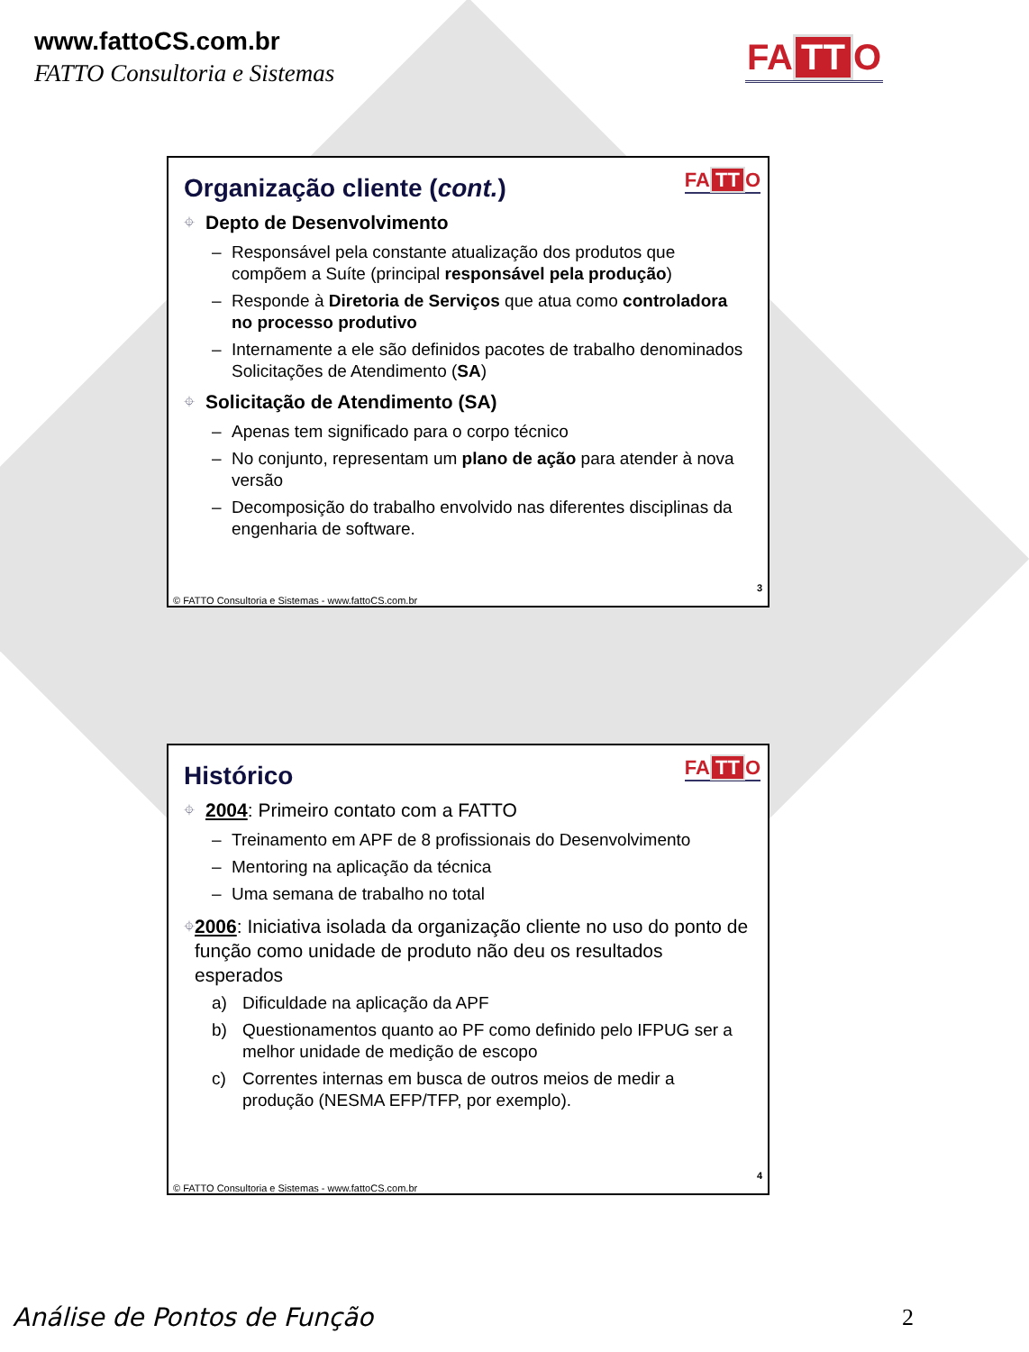www.fattoCS.com.br
FATTO Consultoria e Sistemas FA TT O
FA TT O
Organização cliente (cont.)
⌖ Depto de Desenvolvimento
– Responsável pela constante atualização dos produtos que compõem a Suíte (principal responsável pela produção)
– Responde à Diretoria de Serviços que atua como controladora no processo produtivo
– Internamente a ele são definidos pacotes de trabalho denominados Solicitações de Atendimento (SA)
⌖ Solicitação de Atendimento (SA)
– Apenas tem significado para o corpo técnico
– No conjunto, representam um plano de ação para atender à nova versão
– Decomposição do trabalho envolvido nas diferentes disciplinas da engenharia de software.
3
© FATTO Consultoria e Sistemas - www.fattoCS.com.br
FA TT O
Histórico
⌖ 2004: Primeiro contato com a FATTO
– Treinamento em APF de 8 profissionais do Desenvolvimento
– Mentoring na aplicação da técnica
– Uma semana de trabalho no total
⌖ 2006: Iniciativa isolada da organização cliente no uso do ponto de função como unidade de produto não deu os resultados esperados
a) Dificuldade na aplicação da APF
b) Questionamentos quanto ao PF como definido pelo IFPUG ser a melhor unidade de medição de escopo
c) Correntes internas em busca de outros meios de medir a produção (NESMA EFP/TFP, por exemplo).
4
© FATTO Consultoria e Sistemas - www.fattoCS.com.br
Análise de Pontos de Função 2